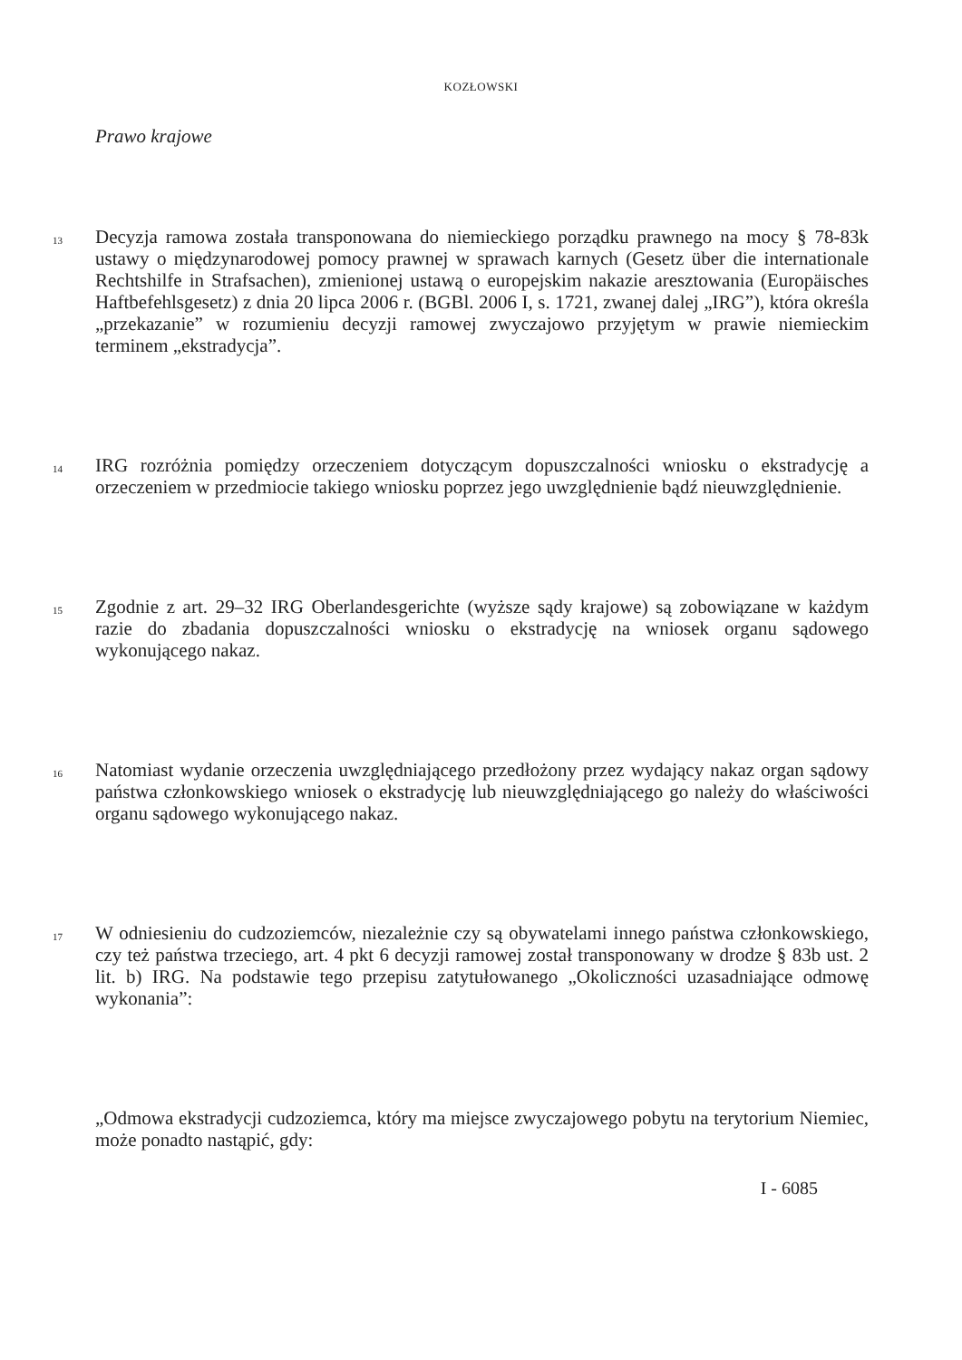KOZŁOWSKI
Prawo krajowe
13
Decyzja ramowa została transponowana do niemieckiego porządku prawnego na mocy § 78-83k ustawy o międzynarodowej pomocy prawnej w sprawach karnych (Gesetz über die internationale Rechtshilfe in Strafsachen), zmienionej ustawą o europejskim nakazie aresztowania (Europäisches Haftbefehlsgesetz) z dnia 20 lipca 2006 r. (BGBl. 2006 I, s. 1721, zwanej dalej „IRG”), która określa „przekazanie” w rozumieniu decyzji ramowej zwyczajowo przyjętym w prawie niemieckim terminem „ekstradycja”.
14
IRG rozróżnia pomiędzy orzeczeniem dotyczącym dopuszczalności wniosku o ekstradycję a orzeczeniem w przedmiocie takiego wniosku poprzez jego uwzględnienie bądź nieuwzględnienie.
15
Zgodnie z art. 29–32 IRG Oberlandesgerichte (wyższe sądy krajowe) są zobowiązane w każdym razie do zbadania dopuszczalności wniosku o ekstradycję na wniosek organu sądowego wykonującego nakaz.
16
Natomiast wydanie orzeczenia uwzględniającego przedłożony przez wydający nakaz organ sądowy państwa członkowskiego wniosek o ekstradycję lub nieuwzględniającego go należy do właściwości organu sądowego wykonującego nakaz.
17
W odniesieniu do cudzoziemców, niezależnie czy są obywatelami innego państwa członkowskiego, czy też państwa trzeciego, art. 4 pkt 6 decyzji ramowej został transponowany w drodze § 83b ust. 2 lit. b) IRG. Na podstawie tego przepisu zatytułowanego „Okoliczności uzasadniające odmowę wykonania”:
„Odmowa ekstradycji cudzoziemca, który ma miejsce zwyczajowego pobytu na terytorium Niemiec, może ponadto nastąpić, gdy:
I - 6085